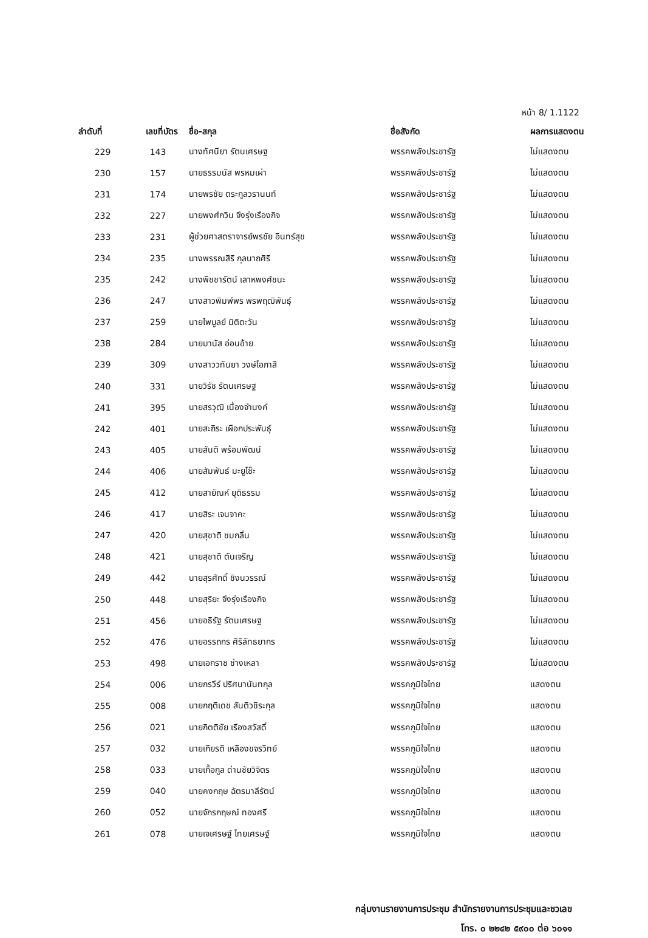หน้า 8/ 1.1122
| ลำดับที่ | เลขที่บัตร | ชื่อ-สกุล | ชื่อสังกัด | ผลการแสดงตน |
| --- | --- | --- | --- | --- |
| 229 | 143 | นางทัศนียา รัตนเศรษฐ | พรรคพลังประชารัฐ | ไม่แสดงตน |
| 230 | 157 | นายธรรมนัส พรหมเผ่า | พรรคพลังประชารัฐ | ไม่แสดงตน |
| 231 | 174 | นายพรชัย ตระกูลวรานนท์ | พรรคพลังประชารัฐ | ไม่แสดงตน |
| 232 | 227 | นายพงศ์กวิน จึงรุ่งเรืองกิจ | พรรคพลังประชารัฐ | ไม่แสดงตน |
| 233 | 231 | ผู้ช่วยศาสตราจารย์พรชัย อินทร์สุข | พรรคพลังประชารัฐ | ไม่แสดงตน |
| 234 | 235 | นางพรรณสิริ กุลนาถศิริ | พรรคพลังประชารัฐ | ไม่แสดงตน |
| 235 | 242 | นางพิชชารัตน์ เลาหพงศ์ชนะ | พรรคพลังประชารัฐ | ไม่แสดงตน |
| 236 | 247 | นางสาวพิมพ์พร พรพฤฒิพันธุ์ | พรรคพลังประชารัฐ | ไม่แสดงตน |
| 237 | 259 | นายไพบูลย์ นิติตะวัน | พรรคพลังประชารัฐ | ไม่แสดงตน |
| 238 | 284 | นายมานัส อ่อนอ้าย | พรรคพลังประชารัฐ | ไม่แสดงตน |
| 239 | 309 | นางสาววทันยา วงษ์โอภาสี | พรรคพลังประชารัฐ | ไม่แสดงตน |
| 240 | 331 | นายวิรัช รัตนเศรษฐ | พรรคพลังประชารัฐ | ไม่แสดงตน |
| 241 | 395 | นายสรวุฒิ เนื่องจำนงค์ | พรรคพลังประชารัฐ | ไม่แสดงตน |
| 242 | 401 | นายสะถิระ เผือกประพันธุ์ | พรรคพลังประชารัฐ | ไม่แสดงตน |
| 243 | 405 | นายสันติ พร้อมพัฒน์ | พรรคพลังประชารัฐ | ไม่แสดงตน |
| 244 | 406 | นายสัมพันธ์ มะยูโซ๊ะ | พรรคพลังประชารัฐ | ไม่แสดงตน |
| 245 | 412 | นายสายัณห์ ยุติธรรม | พรรคพลังประชารัฐ | ไม่แสดงตน |
| 246 | 417 | นายสิระ เจนจาคะ | พรรคพลังประชารัฐ | ไม่แสดงตน |
| 247 | 420 | นายสุชาติ ชมกลิ่น | พรรคพลังประชารัฐ | ไม่แสดงตน |
| 248 | 421 | นายสุชาติ ตันเจริญ | พรรคพลังประชารัฐ | ไม่แสดงตน |
| 249 | 442 | นายสุรศักดิ์ ชิงนวรรณ์ | พรรคพลังประชารัฐ | ไม่แสดงตน |
| 250 | 448 | นายสุริยะ จึงรุ่งเรืองกิจ | พรรคพลังประชารัฐ | ไม่แสดงตน |
| 251 | 456 | นายอธิรัฐ รัตนเศรษฐ | พรรคพลังประชารัฐ | ไม่แสดงตน |
| 252 | 476 | นายอรรถกร ศิริลัทธยากร | พรรคพลังประชารัฐ | ไม่แสดงตน |
| 253 | 498 | นายเอกราช ช่างเหลา | พรรคพลังประชารัฐ | ไม่แสดงตน |
| 254 | 006 | นายกรวีร์ ปริศนานันทกุล | พรรคภูมิใจไทย | แสดงตน |
| 255 | 008 | นายกฤติเดช สันติวชิระกุล | พรรคภูมิใจไทย | แสดงตน |
| 256 | 021 | นายกิตติชัย เรืองสวัสดิ์ | พรรคภูมิใจไทย | แสดงตน |
| 257 | 032 | นายเกียรติ เหลืองขจรวิทย์ | พรรคภูมิใจไทย | แสดงตน |
| 258 | 033 | นายเกื้อกูล ด่านชัยวิจิตร | พรรคภูมิใจไทย | แสดงตน |
| 259 | 040 | นายคงกฤษ ฉัตรมาลีรัตน์ | พรรคภูมิใจไทย | แสดงตน |
| 260 | 052 | นายจักรกฤษณ์ ทองศรี | พรรคภูมิใจไทย | แสดงตน |
| 261 | 078 | นายเจเศรษฐ์ ไทยเศรษฐ์ | พรรคภูมิใจไทย | แสดงตน |
กลุ่มงานรายงานการประชุม สำนักรายงานการประชุมและชวเลข
โทร. ๐ ๒๒๔๒ ๕๙๐๐ ต่อ ๖๐๑๑